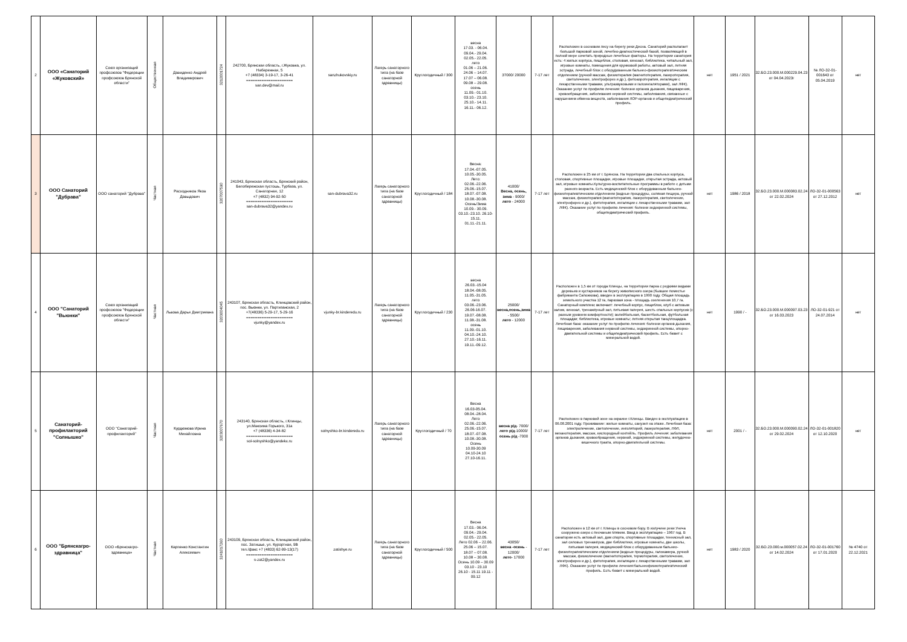| 2 | ООО «Санаторий «Жуковский» | Союз организаций профсоюзов "Федерации профсоюзов Брянской области" | Общественная | Давиденко Андрей Владимирович | 3212001724 | 242700, Брянская область, г.Жуковка, ул. Набережная, 5 +7 (48334) 3-19-17, 3-26-41 ===================== san.dev@mail.ru | sanzhukovskiy.ru | Лагерь санаторного типа (на базе санаторной здравницы) | Круглогодичный / 300 | весна 17.03. - 06.04. 09.04.- 29.04. 02.05.- 22.05. лето 01.06 – 21.06. 24.06 – 14.07. 17.07 – 06.08. 09.08 – 29.08. осень 11.09.- 01.10. 03.10.- 23.10. 25.10.- 14.11. 16.11.- 06.12. | 37000/ 20000 | 7-17 лет | Расположен в сосновом лесу на берегу реки Десна. Санаторий располагает большой парковой зоной, лечебно-диагностической базой, позволяющей в полной мере сочетать природные лечебные факторы. На территории санатория есть: 4 жилых корпуса, пищеблок, столовая, кинозал, библиотека, читальный зал, игровые комнаты, помещения для кружковой работы, актовый зал, летняя эстрада, лечебный блок с оборудованным бальнео-физиотерапевтическим отделением (ручной массаж, физиотерапия (магнитотерапия, лазеротерапия, светолечение, электрофорез и др.), фитоаэротерапия, ингаляции с лекарственными травами, ультразвуковыми и галоингаляторами), зал ЛФК). Оказание услуг по профилю лечения: болезни органов дыхания, пищеварения, кровообращения, заболевания нервной системы, заболевания, связанные с нарушением обмена веществ, заболевания ЛОР-органов и общепедиатрический профиль. | нет | 1951 / 2021 | 32.БО.23.000.М.000229.04.23 от 04.04.2023г | № ЛО-32-01-001643 от 05.04.2019 | нет |
| 3 | ООО Санаторий "Дубрава" | ООО санаторий "Дубрава" | Частная | Расходников Яков Давыдович | 3207007590 | 241043, Брянская область, Брянский район, Белобережская пустошь, Турбаза, ул. Санаторная, 12 +7 (4832) 94-92-50 ===================== san-dubrava32@yandex.ru | san-dubrava32.ru | Лагерь санаторного типа (на базе санаторной здравницы) | Круглогодичный / 184 | Весна: 17.04.-07.05. 10.05.-30.05. Лето: 02.06.-22.06. 25.06.-15.07. 18.07.-07.08. 10.08.-30.08. Осень/Зима 10.09.- 30.09. 03.10.-23.10. 26.10-15.11. 01.11.-21.11. | 41000/ Весна, осень, зима - 9000/ лето - 24000 | 7-17 лет | Расположен в 25 км от г. Брянска. На территории два спальных корпуса, столовая, спортивные площадки, игровые площадки, открытая эстрада, актовый зал, игровые комнаты.Культурно-воспитательные программы в работе с детьми разного возраста. Есть медицинский блок с оборудованным бальнео-физиотерапевтическим отделением (водные процедуры, соляная пещера, ручной массаж, физиотерапия (магнитотерапия, лазеротерапия, светолечение, электрофорез и др.), фитотерапия, ингаляции с лекарственными травами, зал ЛФК). Оказание услуг по профилю лечения: болезни эндокринной системы, общепедиатрический профиль. | нет | 1986 / 2018 | 32.БО.23.000.М.000083.02.24 от 22.02.2024 | ЛО-32-01-000563 от 27.12.2012 | нет |
| 4 | ООО "Санаторий "Вьюнки" | Союз организаций профсоюзов "Федерации профсоюзов Брянской области" | Частная | Львова Дарья Дмитриевна | 3203004045 | 243107, Брянская область, Клинцовский район, пос. Вьюнки, ул. Партизанская, 2 +7(48336) 5-29-17, 5-29-16 ===================== vjunky@yandex.ru | vjunky-br.kinderedu.ru | Лагерь санаторного типа (на базе санаторной здравницы) | Круглогодичный / 230 | весна 26.03.-15.04 18.04.-08.05. 11.05.-31.05. лето 03.06.-23.06. 26.06-16.07. 19.07.-08.08. 11.08.-31.08. осень 11.09.-01.10. 04.10.-24.10. 27.10.-16.11. 19.11.-09.12. | 25000/ весна,осень,зима - 5500/ лето - 12000 | 7-17 лет | Расположен в 1,5 км от города Клинцы, на территории парка с редкими видами деревьев и кустарников на берегу живописного озера (бывшее поместье фабриканта Сапожкова), введен в эксплуатацию в 1990 году. Общая площадь земельного участка 12 га, парковая зона - площадь озеленения 10,7 га. Санаторный комплекс включает: лечебный корпус, пищеблок, клуб с актовым залом, кинозал, тренажёрный зал, питьевая галерея, шесть спальных корпусов (с разным уровнем комфортности); волейбольная, баскетбольная, футбольная площадки; библиотека, игровые комнаты; летняя открытая танцплощадка. Лечебная база: оказание услуг по профилю лечения: болезни органов дыхания, пищеварения, заболевания нервной системы, эндокринной системы, опорно-двигательной системы и общепедиатрический профиль. Есть бювет с минеральной водой. | нет | 1990 / - | 32.БО.23.000.М.000097.03.23 от 16.03.2023 | ЛО-32-01-921 от 24.07.2014 | нет |
| 5 | Санаторий-профилакторий "Солнышко" | ООО "Санаторий-профилакторий" | Частная | Курдюмова Ирина Михайловна | 3203007670 | 243140, Брянская область, г.Клинцы, ул.Максима Горького, 31а +7 (48336) 4-34-82 ===================== sol-solnyshko@yandekx.ru | solnyshko-br.kinderedu.ru | Лагерь санаторного типа (на базе санаторной здравницы) | Круглогодичный / 70 | Весна 16.03-05.04. 08.04.-28.04. Лето 02.06.-22.06. 25.06.-15.07. 18.07.-07.08. 10.08.-30.08. Осень 10.09-30.09 04.10-24.10 27.10-16.11. | весна р/д - 7000/ лето р/д -10000/ осень р/д -7000 | 7-17 лет | Расположен в парковой зоне на окраине г.Клинцы. Введен в эксплуатацию в 06.08.2001 году. Проживание: жилые комнаты, санузел на этаже. Лечебная база: электролечение, светолечение, инголяторий, лазеротерапия, ЛФЛ, механотерапия, массаж, кислородный коктейль. Профиль лечения: заболевания органов дыхания, кровообращения, нервной, эндокринной системы, желудочно-кишечного тракта, опорно-двигательной системы. | нет | 2001 / - | 32.БО.23.000.М.000090.02.24 от 29.02.2024 | ЛО-32-01-001820 от 12.10.2020 | нет |
| 6 | ООО "Брянскагро-здравница" | ООО «Брянскагро-здравница» | Частная | Карпенко Константин Алексеевич | 3241017260 | 243109, Брянская область, Клинцовский район, пос. Затишье, ул. Курортная, 9В тел./факс +7 (4833) 62-99-13(17) ===================== s-zat2@yandex.ru | zatishye.ru | Лагерь санаторного типа (на базе санаторной здравницы) | Круглогодичный / 500 | Весна 17.03.- 06.04. 09.04.- 29.04. 02.05.- 22.05. Лето 02.06 – 22.06. 25.06 – 15.07. 18.07 – 07.08. 10.08 – 30.08. Осень 10.09 – 30.09 03.10 - 23.10 26.10 - 15.11 19.11 - 09.12 | 43050/ весна -осень - 12000/ лето - 17000 | 7-17 лет | Расположен в 12 км от г. Клинцы в сосновом бору. В излучине реки Унеча сооружено озеро с песчаным пляжем. Ввод в эксплуатацию – 1967 год. В санатории есть актовый зал, дом спорта, спортивные площадки, теннисный зал, зал силовых тренажёров, две библиотеки, игровые комнаты, две школы, питьевая галерея, медицинский блок с оборудованным бальнео-физиотерапевтическим отделением (водные процедуры, галокамера, ручной массаж, физиолечение (магнитотерапия, термотерапия, светолечение, электрофорез и др.), фитотерапия, ингаляции с лекарственными травами, зал ЛФК). Оказание услуг по профилю лечения:бальнеофизиотерапевтический профиль. Есть бювет с минеральной водой. | нет | 1983 / 2020 | 32.БО.23.000.м.000057.02.24 от 14.02.2024 | ЛО-32-01-001760 от 17.01.2020 | № 4740 от 22.12.2021 |